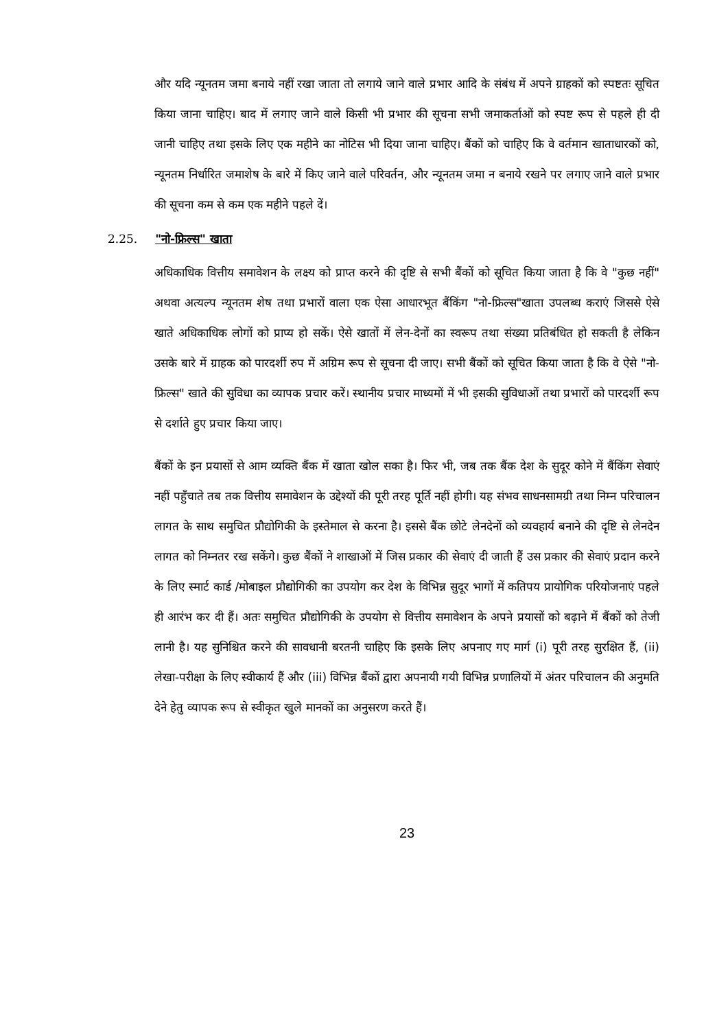और यदि न्यूनतम जमा बनाये नहीं रखा जाता तो लगाये जाने वाले प्रभार आदि के संबंध में अपने ग्राहकों को स्पष्टतः सूचित किया जाना चाहिए। बाद में लगाए जाने वाले किसी भी प्रभार की सूचना सभी जमाकर्ताओं को स्पष्ट रूप से पहले ही दी जानी चाहिए तथा इसके लिए एक महीने का नोटिस भी दिया जाना चाहिए। बैंकों को चाहिए कि वे वर्तमान खाताधारकों को, न्यूनतम निर्धारित जमाशेष के बारे में किए जाने वाले परिवर्तन, और न्यूनतम जमा न बनाये रखने पर लगाए जाने वाले प्रभार की सूचना कम से कम एक महीने पहले दें।
2.25. "नो-फ्रिल्स" खाता
अधिकाधिक वित्तीय समावेशन के लक्ष्य को प्राप्त करने की दृष्टि से सभी बैंकों को सूचित किया जाता है कि वे "कुछ नहीं" अथवा अत्यल्प न्यूनतम शेष तथा प्रभारों वाला एक ऐसा आधारभूत बैंकिंग "नो-फ्रिल्स"खाता उपलब्ध कराएं जिससे ऐसे खाते अधिकाधिक लोगों को प्राप्य हो सकें। ऐसे खातों में लेन-देनों का स्वरूप तथा संख्या प्रतिबंधित हो सकती है लेकिन उसके बारे में ग्राहक को पारदर्शी रुप में अग्रिम रूप से सूचना दी जाए। सभी बैंकों को सूचित किया जाता है कि वे ऐसे "नो-फ्रिल्स" खाते की सुविधा का व्यापक प्रचार करें। स्थानीय प्रचार माध्यमों में भी इसकी सुविधाओं तथा प्रभारों को पारदर्शी रूप से दर्शाते हुए प्रचार किया जाए।
बैंकों के इन प्रयासों से आम व्यक्ति बैंक में खाता खोल सका है। फिर भी, जब तक बैंक देश के सुदूर कोने में बैंकिंग सेवाएं नहीं पहुँचाते तब तक वित्तीय समावेशन के उद्देश्यों की पूरी तरह पूर्ति नहीं होगी। यह संभव साधनसामग्री तथा निम्न परिचालन लागत के साथ समुचित प्रौद्योगिकी के इस्तेमाल से करना है। इससे बैंक छोटे लेनदेनों को व्यवहार्य बनाने की दृष्टि से लेनदेन लागत को निम्नतर रख सकेंगे। कुछ बैंकों ने शाखाओं में जिस प्रकार की सेवाएं दी जाती हैं उस प्रकार की सेवाएं प्रदान करने के लिए स्मार्ट कार्ड /मोबाइल प्रौद्योगिकी का उपयोग कर देश के विभिन्न सुदूर भागों में कतिपय प्रायोगिक परियोजनाएं पहले ही आरंभ कर दी हैं। अतः समुचित प्रौद्योगिकी के उपयोग से वित्तीय समावेशन के अपने प्रयासों को बढ़ाने में बैंकों को तेजी लानी है। यह सुनिश्चित करने की सावधानी बरतनी चाहिए कि इसके लिए अपनाए गए मार्ग (i) पूरी तरह सुरक्षित हैं, (ii) लेखा-परीक्षा के लिए स्वीकार्य हैं और (iii) विभिन्न बैंकों द्वारा अपनायी गयी विभिन्न प्रणालियों में अंतर परिचालन की अनुमति देने हेतु व्यापक रूप से स्वीकृत खुले मानकों का अनुसरण करते हैं।
23